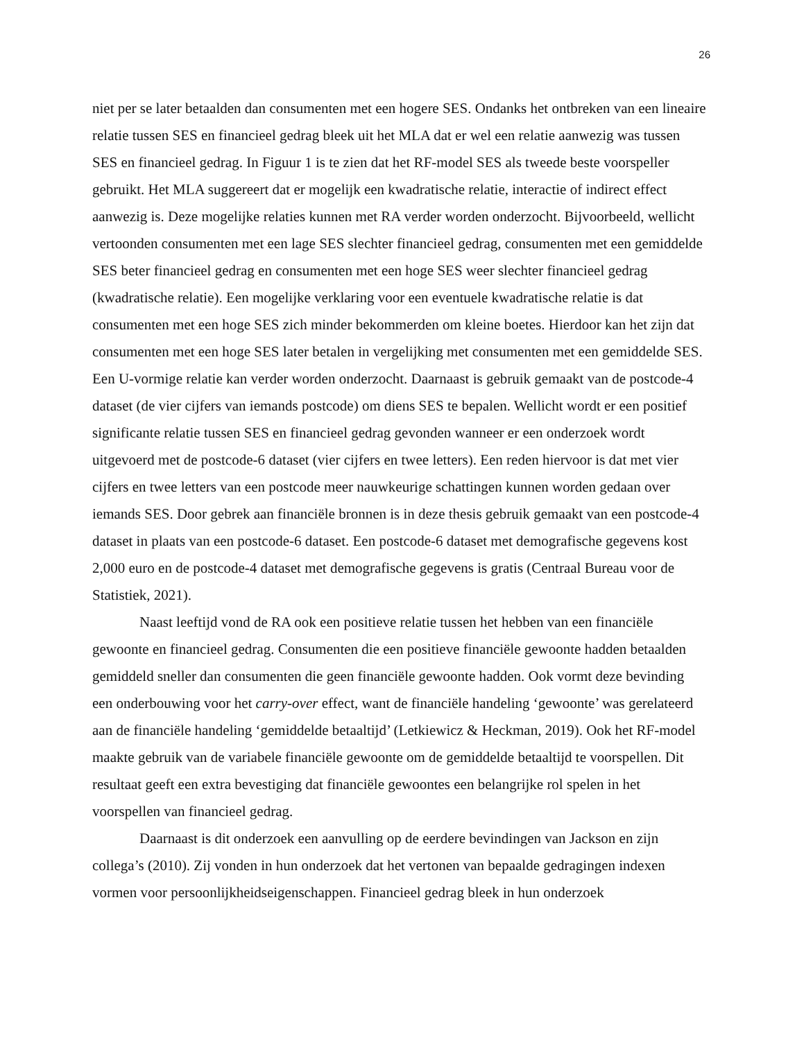26
niet per se later betaalden dan consumenten met een hogere SES. Ondanks het ontbreken van een lineaire relatie tussen SES en financieel gedrag bleek uit het MLA dat er wel een relatie aanwezig was tussen SES en financieel gedrag. In Figuur 1 is te zien dat het RF-model SES als tweede beste voorspeller gebruikt. Het MLA suggereert dat er mogelijk een kwadratische relatie, interactie of indirect effect aanwezig is. Deze mogelijke relaties kunnen met RA verder worden onderzocht. Bijvoorbeeld, wellicht vertoonden consumenten met een lage SES slechter financieel gedrag, consumenten met een gemiddelde SES beter financieel gedrag en consumenten met een hoge SES weer slechter financieel gedrag (kwadratische relatie). Een mogelijke verklaring voor een eventuele kwadratische relatie is dat consumenten met een hoge SES zich minder bekommerden om kleine boetes. Hierdoor kan het zijn dat consumenten met een hoge SES later betalen in vergelijking met consumenten met een gemiddelde SES. Een U-vormige relatie kan verder worden onderzocht. Daarnaast is gebruik gemaakt van de postcode-4 dataset (de vier cijfers van iemands postcode) om diens SES te bepalen. Wellicht wordt er een positief significante relatie tussen SES en financieel gedrag gevonden wanneer er een onderzoek wordt uitgevoerd met de postcode-6 dataset (vier cijfers en twee letters). Een reden hiervoor is dat met vier cijfers en twee letters van een postcode meer nauwkeurige schattingen kunnen worden gedaan over iemands SES. Door gebrek aan financiële bronnen is in deze thesis gebruik gemaakt van een postcode-4 dataset in plaats van een postcode-6 dataset. Een postcode-6 dataset met demografische gegevens kost 2,000 euro en de postcode-4 dataset met demografische gegevens is gratis (Centraal Bureau voor de Statistiek, 2021).
Naast leeftijd vond de RA ook een positieve relatie tussen het hebben van een financiële gewoonte en financieel gedrag. Consumenten die een positieve financiële gewoonte hadden betaalden gemiddeld sneller dan consumenten die geen financiële gewoonte hadden. Ook vormt deze bevinding een onderbouwing voor het carry-over effect, want de financiële handeling ‘gewoonte’ was gerelateerd aan de financiële handeling ‘gemiddelde betaaltijd’ (Letkiewicz & Heckman, 2019). Ook het RF-model maakte gebruik van de variabele financiële gewoonte om de gemiddelde betaaltijd te voorspellen. Dit resultaat geeft een extra bevestiging dat financiële gewoontes een belangrijke rol spelen in het voorspellen van financieel gedrag.
Daarnaast is dit onderzoek een aanvulling op de eerdere bevindingen van Jackson en zijn collega’s (2010). Zij vonden in hun onderzoek dat het vertonen van bepaalde gedragingen indexen vormen voor persoonlijkheidseigenschappen. Financieel gedrag bleek in hun onderzoek